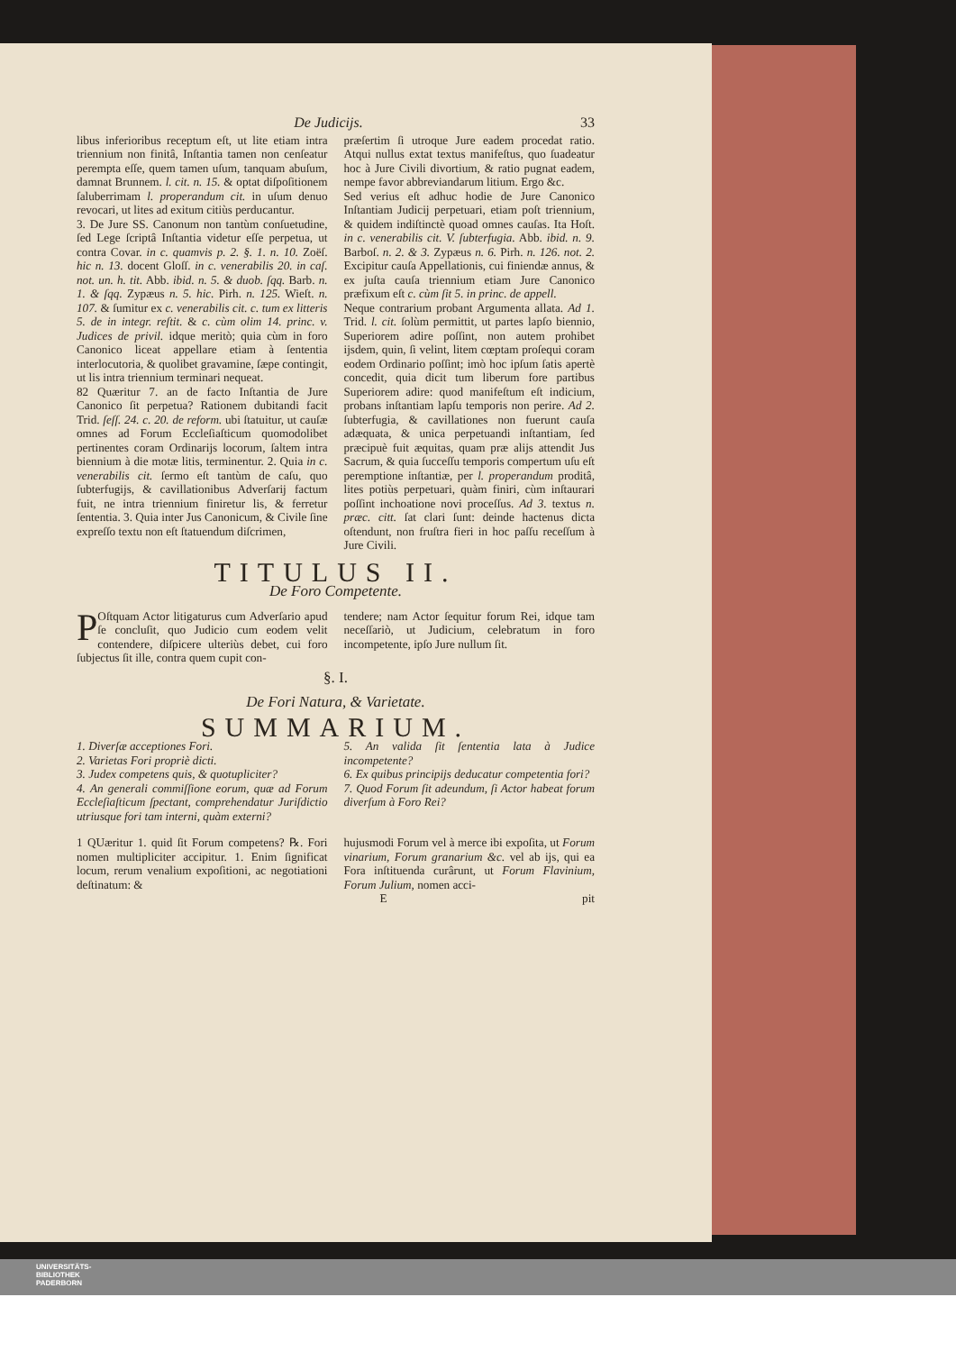De Judicijs. 33
libus inferioribus receptum eſt, ut lite etiam intra triennium non finitâ, Inſtantia tamen non cenſeatur perempta eſſe, quem tamen uſum, tanquam abuſum, damnat Brunnem. l. cit. n. 15. & optat diſpoſitionem ſaluberrimam l. properandum cit. in uſum denuo revocari, ut lites ad exitum citiùs perducantur.
3. De Jure SS. Canonum non tantùm conſuetudine, ſed Lege ſcriptâ Inſtantia videtur eſſe perpetua, ut contra Covar. in c. quamvis p. 2. §. 1. n. 10. Zoëſ. hic n. 13. docent Gloſſ. in c. venerabilis 20. in caſ. not. un. h. tit. Abb. ibid. n. 5. & duob. ſqq. Barb. n. 1. & ſqq. Zypæus n. 5. hic. Pirh. n. 125. Wieſt. n. 107. & ſumitur ex c. venerabilis cit. c. tum ex litteris 5. de in integr. reſtit. & c. cùm olim 14. princ. v. Judices de privil. idque meritò; quia cùm in foro Canonico liceat appellare etiam à ſententia interlocutoria, & quolibet gravamine, ſæpe contingit, ut lis intra triennium terminari nequeat.
82 Quæritur 7. an de facto Inſtantia de Jure Canonico ſit perpetua? Rationem dubitandi facit Trid. ſeſſ. 24. c. 20. de reform. ubi ſtatuitur, ut cauſæ omnes ad Forum Eccleſiaſticum quomodolibet pertinentes coram Ordinarijs locorum, ſaltem intra biennium à die motæ litis, terminentur. 2. Quia in c. venerabilis cit. ſermo eſt tantùm de caſu, quo ſubterfugijs, & cavillationibus Adverſarij factum fuit, ne intra triennium finiretur lis, & ferretur ſententia. 3. Quia inter Jus Canonicum, & Civile ſine expreſſo textu non eſt ſtatuendum diſcrimen,
præſertim ſi utroque Jure eadem procedat ratio. Atqui nullus extat textus manifeſtus, quo ſuadeatur hoc à Jure Civili divortium, & ratio pugnat eadem, nempe favor abbreviandarum litium. Ergo &c.
Sed verius eſt adhuc hodie de Jure Canonico Inſtantiam Judicij perpetuari, etiam poſt triennium, & quidem indiſtinctè quoad omnes cauſas. Ita Hoſt. in c. venerabilis cit. V. ſubterfugia. Abb. ibid. n. 9. Barboſ. n. 2. & 3. Zypæus n. 6. Pirh. n. 126. not. 2. Excipitur cauſa Appellationis, cui finiendæ annus, & ex juſta cauſa triennium etiam Jure Canonico præfixum eſt c. cùm ſit 5. in princ. de appell.
Neque contrarium probant Argumenta allata. Ad 1. Trid. l. cit. ſolùm permittit, ut partes lapſo biennio, Superiorem adire poſſint, non autem prohibet ijsdem, quin, ſi velint, litem cœptam proſequi coram eodem Ordinario poſſint; imò hoc ipſum ſatis apertè concedit, quia dicit tum liberum fore partibus Superiorem adire: quod manifeſtum eſt indicium, probans inſtantiam lapſu temporis non perire. Ad 2. ſubterfugia, & cavillationes non fuerunt cauſa adæquata, & unica perpetuandi inſtantiam, ſed præcipuè fuit æquitas, quam præ alijs attendit Jus Sacrum, & quia ſucceſſu temporis compertum uſu eſt peremptione inſtantiæ, per l. properandum proditâ, lites potiùs perpetuari, quàm finiri, cùm inſtaurari poſſint inchoatione novi proceſſus. Ad 3. textus n. præc. citt. ſat clari ſunt: deinde hactenus dicta oſtendunt, non fruſtra fieri in hoc paſſu receſſum à Jure Civili.
TITULUS II.
De Foro Competente.
POſtquam Actor litigaturus cum Adverſario apud ſe concluſit, quo Judicio cum eodem velit contendere, diſpicere ulteriùs debet, cui foro ſubjectus ſit ille, contra quem cupit con-
tendere; nam Actor ſequitur forum Rei, idque tam neceſſariò, ut Judicium, celebratum in foro incompetente, ipſo Jure nullum ſit.
§. I.
De Fori Natura, & Varietate.
SUMMARIUM.
1. Diverſæ acceptiones Fori.
2. Varietas Fori propriè dicti.
3. Judex competens quis, & quotupliciter?
4. An generali commiſſione eorum, quæ ad Forum Eccleſiaſticum ſpectant, comprehendatur Juriſdictio utriusque fori tam interni, quàm externi?
5. An valida ſit ſententia lata à Judice incompetente?
6. Ex quibus principijs deducatur competentia fori?
7. Quod Forum ſit adeundum, ſi Actor habeat forum diverſum à Foro Rei?
1 QUæritur 1. quid ſit Forum competens? ℞. Fori nomen multipliciter accipitur. 1. Enim ſignificat locum, rerum venalium expoſitioni, ac negotiationi deſtinatum: &
hujusmodi Forum vel à merce ibi expoſita, ut Forum vinarium, Forum granarium &c. vel ab ijs, qui ea Fora inſtituenda curârunt, ut Forum Flavinium, Forum Julium, nomen acci-
Epit
UNIVERSITÄTS-
BIBLIOTHEK
PADERBORN